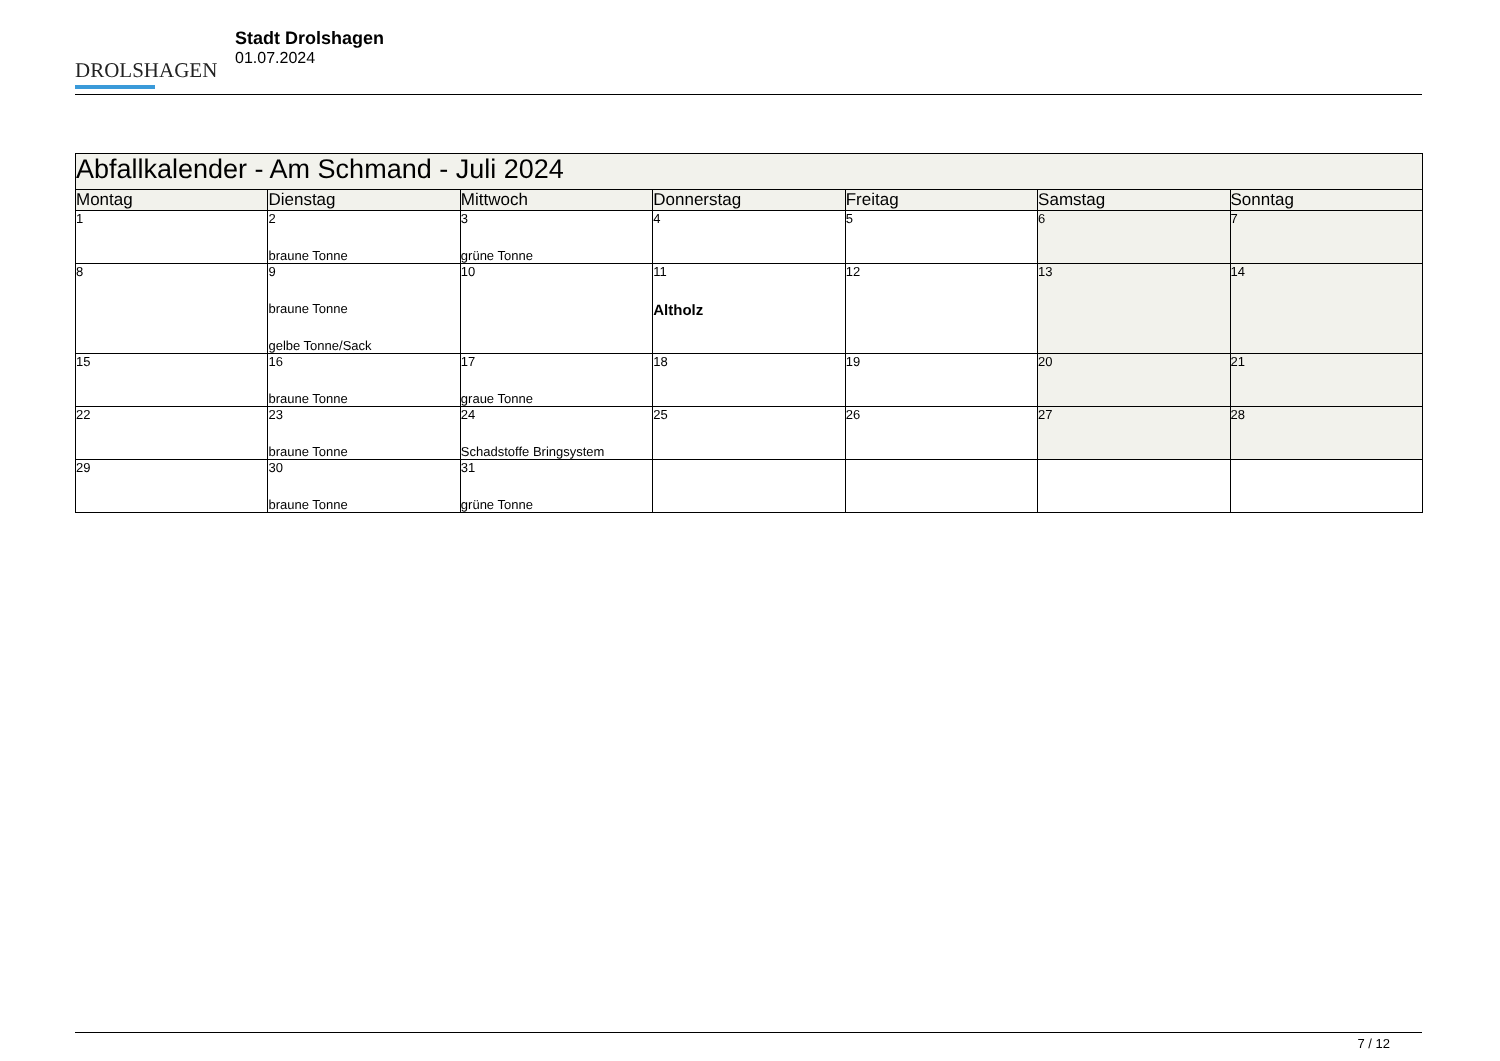DROLSHAGEN
Stadt Drolshagen
01.07.2024
| Abfallkalender - Am Schmand - Juli 2024 | | | | | | |
| Montag | Dienstag | Mittwoch | Donnerstag | Freitag | Samstag | Sonntag |
| 1 | 2 braune Tonne | 3 grüne Tonne | 4 | 5 | 6 | 7 |
| 8 | 9 braune Tonne gelbe Tonne/Sack | 10 | 11 Altholz | 12 | 13 | 14 |
| 15 | 16 braune Tonne | 17 graue Tonne | 18 | 19 | 20 | 21 |
| 22 | 23 braune Tonne | 24 Schadstoffe Bringsystem | 25 | 26 | 27 | 28 |
| 29 | 30 braune Tonne | 31 grüne Tonne | | | | |
7 / 12